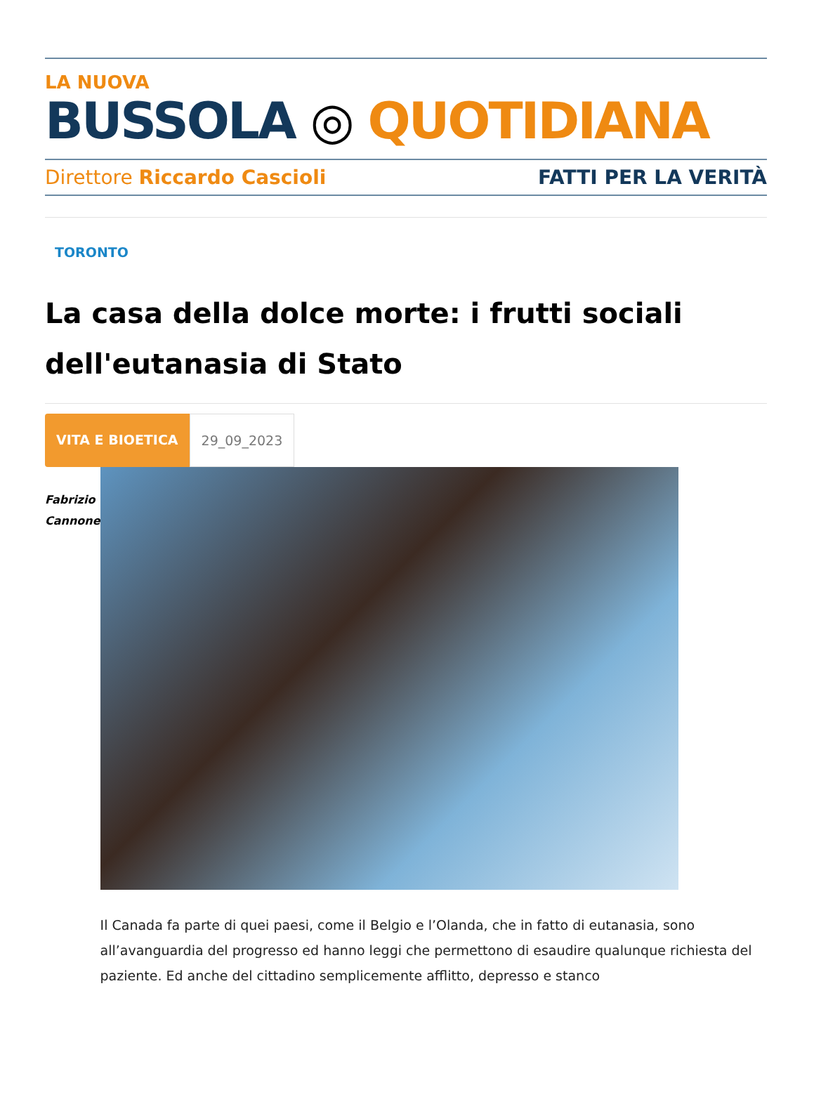LA NUOVA
BUSSOLA ◎ QUOTIDIANA
Direttore Riccardo Cascioli FATTI PER LA VERITÀ
TORONTO
La casa della dolce morte: i frutti sociali dell'eutanasia di Stato
VITA E BIOETICA 29_09_2023
Fabrizio
Cannone
Il Canada fa parte di quei paesi, come il Belgio e l’Olanda, che in fatto di eutanasia, sono all’avanguardia del progresso ed hanno leggi che permettono di esaudire qualunque richiesta del paziente. Ed anche del cittadino semplicemente afflitto, depresso e stanco